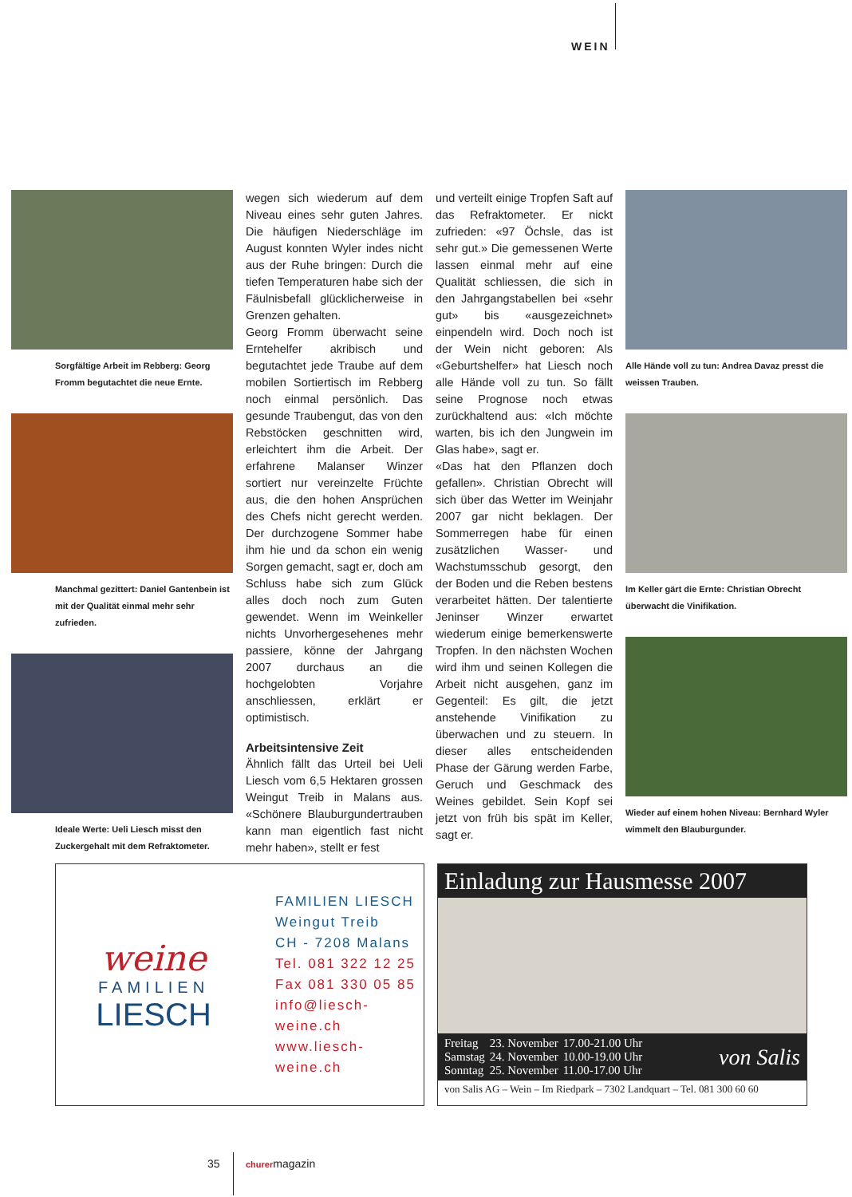WEIN
Sorgfältige Arbeit im Rebberg: Georg Fromm begutachtet die neue Ernte.
Manchmal gezittert: Daniel Gantenbein ist mit der Qualität einmal mehr sehr zufrieden.
Ideale Werte: Ueli Liesch misst den Zuckergehalt mit dem Refraktometer.
wegen sich wiederum auf dem Niveau eines sehr guten Jahres. Die häufigen Niederschläge im August konnten Wyler indes nicht aus der Ruhe bringen: Durch die tiefen Temperaturen habe sich der Fäulnisbefall glücklicherweise in Grenzen gehalten.
Georg Fromm überwacht seine Erntehelfer akribisch und begutachtet jede Traube auf dem mobilen Sortiertisch im Rebberg noch einmal persönlich. Das gesunde Traubengut, das von den Rebstöcken geschnitten wird, erleichtert ihm die Arbeit. Der erfahrene Malanser Winzer sortiert nur vereinzelte Früchte aus, die den hohen Ansprüchen des Chefs nicht gerecht werden. Der durchzogene Sommer habe ihm hie und da schon ein wenig Sorgen gemacht, sagt er, doch am Schluss habe sich zum Glück alles doch noch zum Guten gewendet. Wenn im Weinkeller nichts Unvorhergesehenes mehr passiere, könne der Jahrgang 2007 durchaus an die hochgelobten Vorjahre anschliessen, erklärt er optimistisch.
Arbeitsintensive Zeit
Ähnlich fällt das Urteil bei Ueli Liesch vom 6,5 Hektaren grossen Weingut Treib in Malans aus. «Schönere Blauburgundertrauben kann man eigentlich fast nicht mehr haben», stellt er fest
und verteilt einige Tropfen Saft auf das Refraktometer. Er nickt zufrieden: «97 Öchsle, das ist sehr gut.» Die gemessenen Werte lassen einmal mehr auf eine Qualität schliessen, die sich in den Jahrgangstabellen bei «sehr gut» bis «ausgezeichnet» einpendeln wird. Doch noch ist der Wein nicht geboren: Als «Geburtshelfer» hat Liesch noch alle Hände voll zu tun. So fällt seine Prognose noch etwas zurückhaltend aus: «Ich möchte warten, bis ich den Jungwein im Glas habe», sagt er.
«Das hat den Pflanzen doch gefallen». Christian Obrecht will sich über das Wetter im Weinjahr 2007 gar nicht beklagen. Der Sommerregen habe für einen zusätzlichen Wasser- und Wachstumsschub gesorgt, den der Boden und die Reben bestens verarbeitet hätten. Der talentierte Jeninser Winzer erwartet wiederum einige bemerkenswerte Tropfen. In den nächsten Wochen wird ihm und seinen Kollegen die Arbeit nicht ausgehen, ganz im Gegenteil: Es gilt, die jetzt anstehende Vinifikation zu überwachen und zu steuern. In dieser alles entscheidenden Phase der Gärung werden Farbe, Geruch und Geschmack des Weines gebildet. Sein Kopf sei jetzt von früh bis spät im Keller, sagt er.
Alle Hände voll zu tun: Andrea Davaz presst die weissen Trauben.
Im Keller gärt die Ernte: Christian Obrecht überwacht die Vinifikation.
Wieder auf einem hohen Niveau: Bernhard Wyler wimmelt den Blauburgunder.
weine
FAMILIEN
LIESCH
FAMILIEN LIESCH
Weingut Treib
CH - 7208 Malans
Tel. 081 322 12 25
Fax 081 330 05 85
info@liesch-weine.ch
www.liesch-weine.ch
Einladung zur Hausmesse 2007
| Freitag | 23. November | 17.00-21.00 Uhr |
| Samstag | 24. November | 10.00-19.00 Uhr |
| Sonntag | 25. November | 11.00-17.00 Uhr |
von Salis
von Salis AG – Wein – Im Riedpark – 7302 Landquart – Tel. 081 300 60 60
35 churermagazin